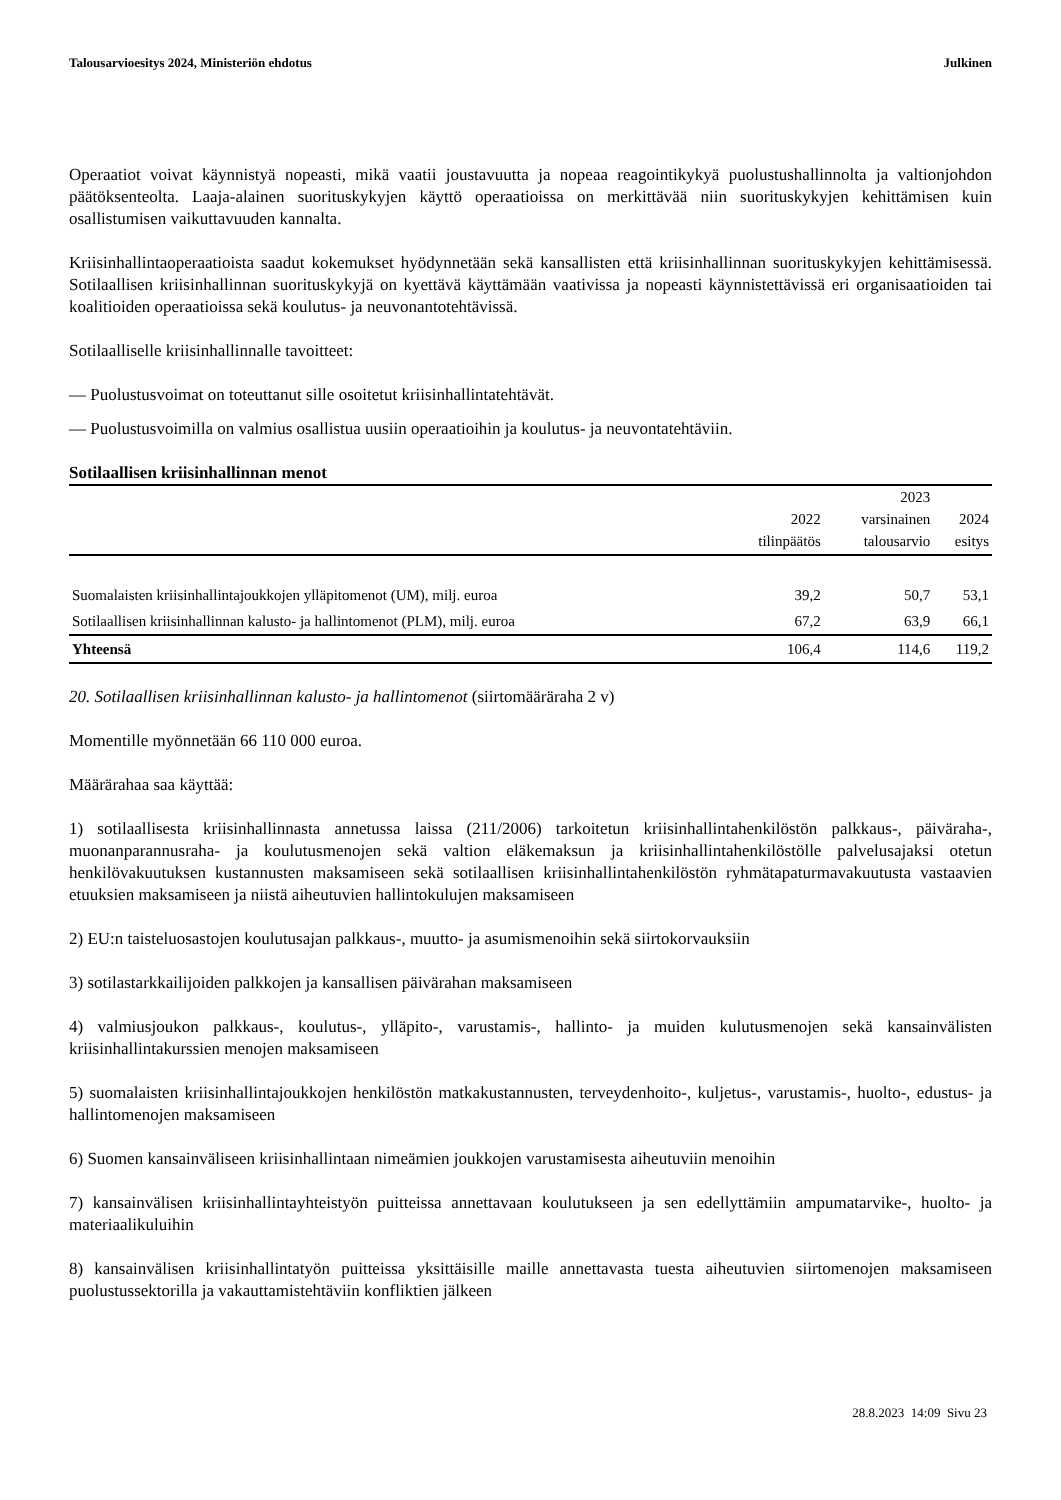Talousarvioesitys 2024, Ministeriön ehdotus Julkinen
Operaatiot voivat käynnistyä nopeasti, mikä vaatii joustavuutta ja nopeaa reagointikykyä puolustushallinnolta ja valtionjohdon päätöksenteolta. Laaja-alainen suorituskykyjen käyttö operaatioissa on merkittävää niin suorituskykyjen kehittämisen kuin osallistumisen vaikuttavuuden kannalta.
Kriisinhallintaoperaatioista saadut kokemukset hyödynnetään sekä kansallisten että kriisinhallinnan suorituskykyjen kehittämisessä. Sotilaallisen kriisinhallinnan suorituskykyjä on kyettävä käyttämään vaativissa ja nopeasti käynnistettävissä eri organisaatioiden tai koalitioiden operaatioissa sekä koulutus- ja neuvonantotehtävissä.
Sotilaalliselle kriisinhallinnalle tavoitteet:
— Puolustusvoimat on toteuttanut sille osoitetut kriisinhallintatehtävät.
— Puolustusvoimilla on valmius osallistua uusiin operaatioihin ja koulutus- ja neuvontatehtäviin.
Sotilaallisen kriisinhallinnan menot
| | 2022 tilinpäätös | 2023 varsinainen talousarvio | 2024 esitys |
| --- | --- | --- | --- |
| Suomalaisten kriisinhallintajoukkojen ylläpitomenot (UM), milj. euroa | 39,2 | 50,7 | 53,1 |
| Sotilaallisen kriisinhallinnan kalusto- ja hallintomenot (PLM), milj. euroa | 67,2 | 63,9 | 66,1 |
| Yhteensä | 106,4 | 114,6 | 119,2 |
20. Sotilaallisen kriisinhallinnan kalusto- ja hallintomenot (siirtomääräraha 2 v)
Momentille myönnetään 66 110 000 euroa.
Määrärahaa saa käyttää:
1) sotilaallisesta kriisinhallinnasta annetussa laissa (211/2006) tarkoitetun kriisinhallintahenkilöstön palkkaus-, päiväraha-, muonanparannusraha- ja koulutusmenojen sekä valtion eläkemaksun ja kriisinhallintahenkilöstölle palvelusajaksi otetun henkilövakuutuksen kustannusten maksamiseen sekä sotilaallisen kriisinhallintahenkilöstön ryhmätapaturmavakuutusta vastaavien etuuksien maksamiseen ja niistä aiheutuvien hallintokulujen maksamiseen
2) EU:n taisteluosastojen koulutusajan palkkaus-, muutto- ja asumismenoihin sekä siirtokorvauksiin
3) sotilastarkkailijoiden palkkojen ja kansallisen päivärahan maksamiseen
4) valmiusjoukon palkkaus-, koulutus-, ylläpito-, varustamis-, hallinto- ja muiden kulutusmenojen sekä kansainvälisten kriisinhallintakurssien menojen maksamiseen
5) suomalaisten kriisinhallintajoukkojen henkilöstön matkakustannusten, terveydenhoito-, kuljetus-, varustamis-, huolto-, edustus- ja hallintomenojen maksamiseen
6) Suomen kansainväliseen kriisinhallintaan nimeämien joukkojen varustamisesta aiheutuviin menoihin
7) kansainvälisen kriisinhallintayhteistyön puitteissa annettavaan koulutukseen ja sen edellyttämiin ampumatarvike-, huolto- ja materiaalikuluihin
8) kansainvälisen kriisinhallintatyön puitteissa yksittäisille maille annettavasta tuesta aiheutuvien siirtomenojen maksamiseen puolustussektorilla ja vakauttamistehtäviin konfliktien jälkeen
28.8.2023 14:09 Sivu 23